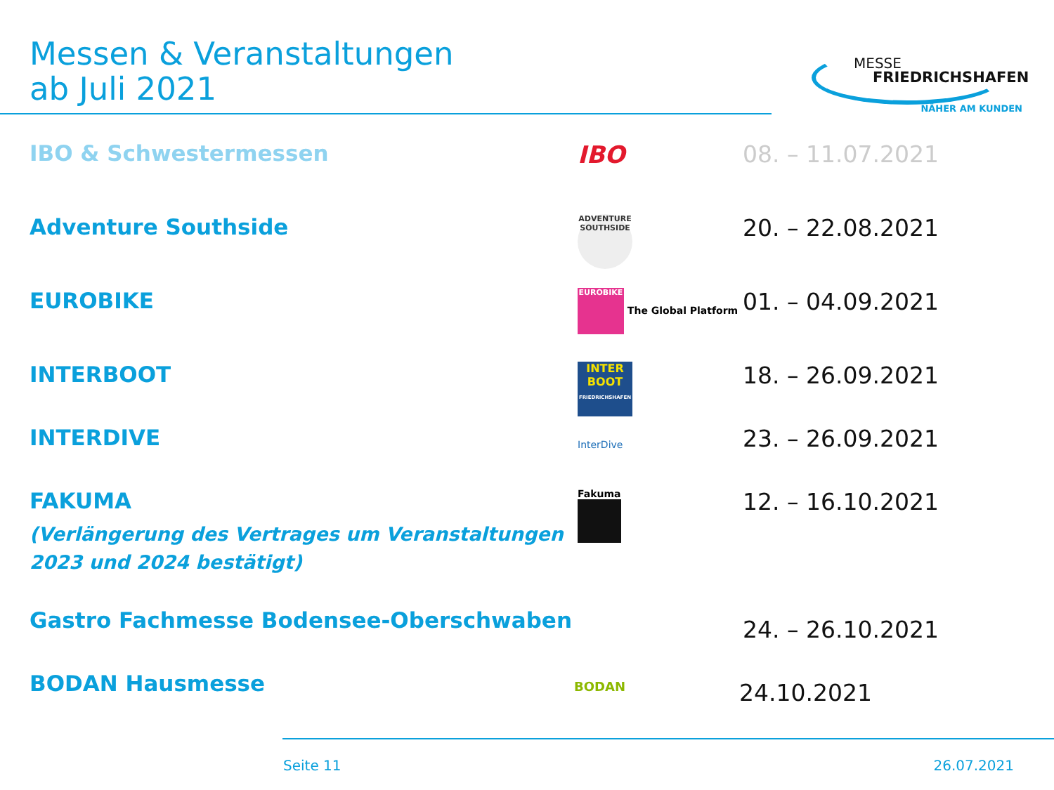Messen & Veranstaltungen
ab Juli 2021
MESSE
FRIEDRICHSHAFEN
NÄHER AM KUNDEN
IBO & Schwestermessen IBO 08. – 11.07.2021
Adventure Southside
ADVENTURE SOUTHSIDE
20. – 22.08.2021
EUROBIKE
EUROBIKE The Global Platform
01. – 04.09.2021
INTERBOOT
INTER BOOT
FRIEDRICHSHAFEN
18. – 26.09.2021
INTERDIVE
InterDive
23. – 26.09.2021
FAKUMA
(Verlängerung des Vertrages um Veranstaltungen 2023 und 2024 bestätigt)
Fakuma
12. – 16.10.2021
Gastro Fachmesse Bodensee-Oberschwaben
24. – 26.10.2021
BODAN Hausmesse
BODAN
24.10.2021
Seite 11 26.07.2021